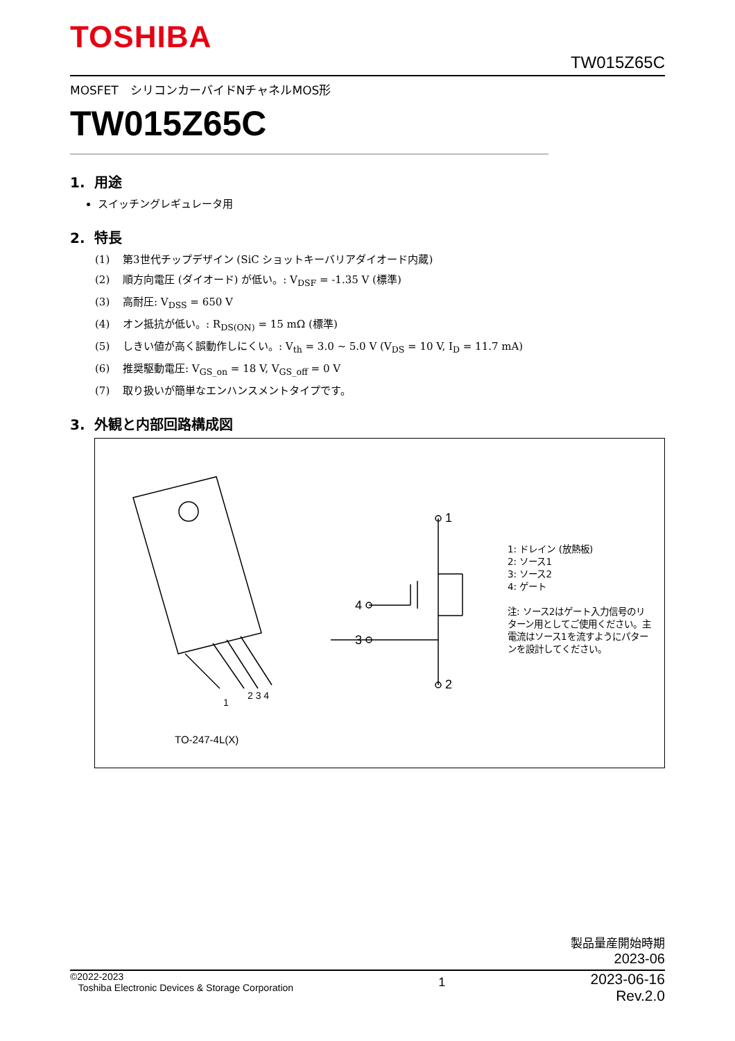TOSHIBA
TW015Z65C
MOSFET　シリコンカーバイドNチャネルMOS形
TW015Z65C
1. 用途
スイッチングレギュレータ用
2. 特長
(1) 第3世代チップデザイン (SiC ショットキーバリアダイオード内蔵)
(2) 順方向電圧 (ダイオード) が低い。: V<sub>DSF</sub> = -1.35 V (標準)
(3) 高耐圧: V<sub>DSS</sub> = 650 V
(4) オン抵抗が低い。: R<sub>DS(ON)</sub> = 15 mΩ (標準)
(5) しきい値が高く誤動作しにくい。: V<sub>th</sub> = 3.0 ~ 5.0 V (V<sub>DS</sub> = 10 V, I<sub>D</sub> = 11.7 mA)
(6) 推奨駆動電圧: V<sub>GS_on</sub> = 18 V, V<sub>GS_off</sub> = 0 V
(7) 取り扱いが簡単なエンハンスメントタイプです。
3. 外観と内部回路構成図
1
2
4
3
1
2 3 4
1: ドレイン (放熱板)
2: ソース1
3: ソース2
4: ゲート
注: ソース2はゲート入力信号のリターン用としてご使用ください。主電流はソース1を流すようにパターンを設計してください。
TO-247-4L(X)
製品量産開始時期
2023-06
©2022-2023
Toshiba Electronic Devices & Storage Corporation
1
2023-06-16
Rev.2.0